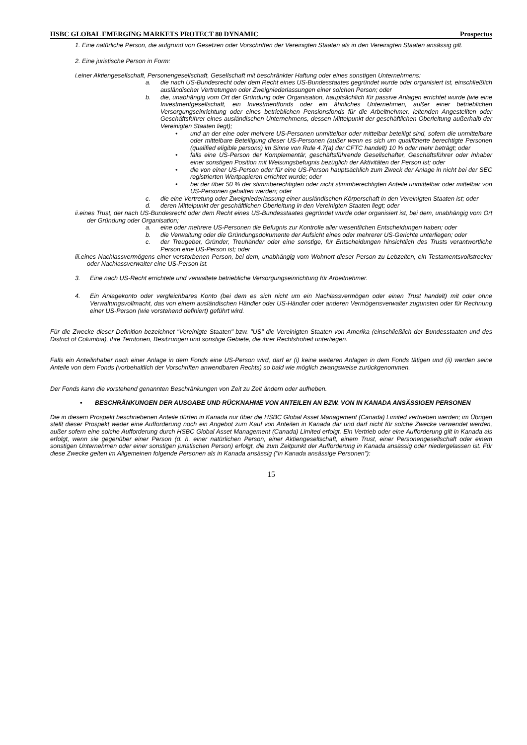HSBC GLOBAL EMERGING MARKETS PROTECT 80 DYNAMIC Prospectus
1. Eine natürliche Person, die aufgrund von Gesetzen oder Vorschriften der Vereinigten Staaten als in den Vereinigten Staaten ansässig gilt.
2. Eine juristische Person in Form:
i.einer Aktiengesellschaft, Personengesellschaft, Gesellschaft mit beschränkter Haftung oder eines sonstigen Unternehmens:
a. die nach US-Bundesrecht oder dem Recht eines US-Bundesstaates gegründet wurde oder organisiert ist, einschließlich ausländischer Vertretungen oder Zweigniederlassungen einer solchen Person; oder
b. die, unabhängig vom Ort der Gründung oder Organisation, hauptsächlich für passive Anlagen errichtet wurde (wie eine Investmentgesellschaft, ein Investmentfonds oder ein ähnliches Unternehmen, außer einer betrieblichen Versorgungseinrichtung oder eines betrieblichen Pensionsfonds für die Arbeitnehmer, leitenden Angestellten oder Geschäftsführer eines ausländischen Unternehmens, dessen Mittelpunkt der geschäftlichen Oberleitung außerhalb der Vereinigten Staaten liegt);
• und an der eine oder mehrere US-Personen unmittelbar oder mittelbar beteiligt sind, sofern die unmittelbare oder mittelbare Beteiligung dieser US-Personen (außer wenn es sich um qualifizierte berechtigte Personen (qualified eligible persons) im Sinne von Rule 4.7(a) der CFTC handelt) 10 % oder mehr beträgt; oder
• falls eine US-Person der Komplementär, geschäftsführende Gesellschafter, Geschäftsführer oder Inhaber einer sonstigen Position mit Weisungsbefugnis bezüglich der Aktivitäten der Person ist; oder
• die von einer US-Person oder für eine US-Person hauptsächlich zum Zweck der Anlage in nicht bei der SEC registrierten Wertpapieren errichtet wurde; oder
• bei der über 50 % der stimmberechtigten oder nicht stimmberechtigten Anteile unmittelbar oder mittelbar von US-Personen gehalten werden; oder
c. die eine Vertretung oder Zweigniederlassung einer ausländischen Körperschaft in den Vereinigten Staaten ist; oder
d. deren Mittelpunkt der geschäftlichen Oberleitung in den Vereinigten Staaten liegt; oder
ii.eines Trust, der nach US-Bundesrecht oder dem Recht eines US-Bundesstaates gegründet wurde oder organisiert ist, bei dem, unabhängig vom Ort der Gründung oder Organisation;
a. eine oder mehrere US-Personen die Befugnis zur Kontrolle aller wesentlichen Entscheidungen haben; oder
b. die Verwaltung oder die Gründungsdokumente der Aufsicht eines oder mehrerer US-Gerichte unterliegen; oder
c. der Treugeber, Gründer, Treuhänder oder eine sonstige, für Entscheidungen hinsichtlich des Trusts verantwortliche Person eine US-Person ist; oder
iii.eines Nachlassvermögens einer verstorbenen Person, bei dem, unabhängig vom Wohnort dieser Person zu Lebzeiten, ein Testamentsvollstrecker oder Nachlassverwalter eine US-Person ist.
3. Eine nach US-Recht errichtete und verwaltete betriebliche Versorgungseinrichtung für Arbeitnehmer.
4. Ein Anlagekonto oder vergleichbares Konto (bei dem es sich nicht um ein Nachlassvermögen oder einen Trust handelt) mit oder ohne Verwaltungsvollmacht, das von einem ausländischen Händler oder US-Händler oder anderen Vermögensverwalter zugunsten oder für Rechnung einer US-Person (wie vorstehend definiert) geführt wird.
Für die Zwecke dieser Definition bezeichnet "Vereinigte Staaten" bzw. "US" die Vereinigten Staaten von Amerika (einschließlich der Bundesstaaten und des District of Columbia), ihre Territorien, Besitzungen und sonstige Gebiete, die ihrer Rechtshoheit unterliegen.
Falls ein Anteilinhaber nach einer Anlage in dem Fonds eine US-Person wird, darf er (i) keine weiteren Anlagen in dem Fonds tätigen und (ii) werden seine Anteile von dem Fonds (vorbehaltlich der Vorschriften anwendbaren Rechts) so bald wie möglich zwangsweise zurückgenommen.
Der Fonds kann die vorstehend genannten Beschränkungen von Zeit zu Zeit ändern oder aufheben.
• BESCHRÄNKUNGEN DER AUSGABE UND RÜCKNAHME VON ANTEILEN AN BZW. VON IN KANADA ANSÄSSIGEN PERSONEN
Die in diesem Prospekt beschriebenen Anteile dürfen in Kanada nur über die HSBC Global Asset Management (Canada) Limited vertrieben werden; im Übrigen stellt dieser Prospekt weder eine Aufforderung noch ein Angebot zum Kauf von Anteilen in Kanada dar und darf nicht für solche Zwecke verwendet werden, außer sofern eine solche Aufforderung durch HSBC Global Asset Management (Canada) Limited erfolgt. Ein Vertrieb oder eine Aufforderung gilt in Kanada als erfolgt, wenn sie gegenüber einer Person (d. h. einer natürlichen Person, einer Aktiengesellschaft, einem Trust, einer Personengesellschaft oder einem sonstigen Unternehmen oder einer sonstigen juristischen Person) erfolgt, die zum Zeitpunkt der Aufforderung in Kanada ansässig oder niedergelassen ist. Für diese Zwecke gelten im Allgemeinen folgende Personen als in Kanada ansässig ("in Kanada ansässige Personen"):
15